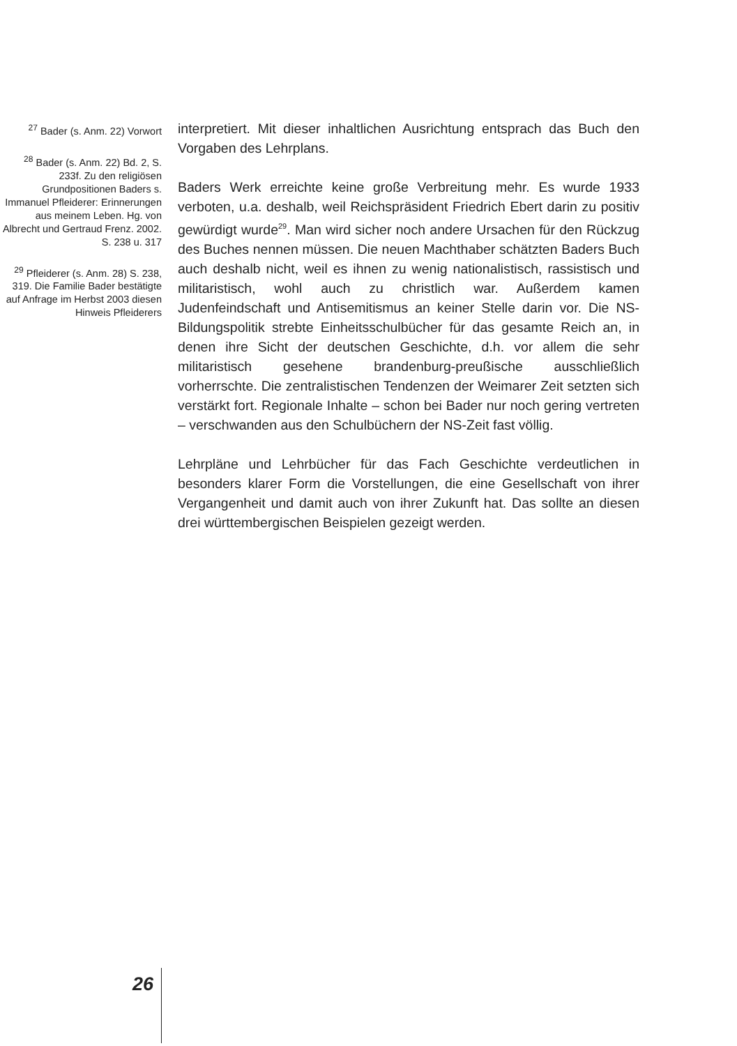<sup>27</sup> Bader (s. Anm. 22) Vorwort
<sup>28</sup> Bader (s. Anm. 22) Bd. 2, S. 233f. Zu den religiösen Grundpositionen Baders s. Immanuel Pfleiderer: Erinnerungen aus meinem Leben. Hg. von Albrecht und Gertraud Frenz. 2002. S. 238 u. 317
<sup>29</sup> Pfleiderer (s. Anm. 28) S. 238, 319. Die Familie Bader bestätigte auf Anfrage im Herbst 2003 diesen Hinweis Pfleiderers
interpretiert. Mit dieser inhaltlichen Ausrichtung entsprach das Buch den Vorgaben des Lehrplans.
Baders Werk erreichte keine große Verbreitung mehr. Es wurde 1933 verboten, u.a. deshalb, weil Reichspräsident Friedrich Ebert darin zu positiv gewürdigt wurde<sup>29</sup>. Man wird sicher noch andere Ursachen für den Rückzug des Buches nennen müssen. Die neuen Machthaber schätzten Baders Buch auch deshalb nicht, weil es ihnen zu wenig nationalistisch, rassistisch und militaristisch, wohl auch zu christlich war. Außerdem kamen Judenfeindschaft und Antisemitismus an keiner Stelle darin vor. Die NS-Bildungspolitik strebte Einheitsschulbücher für das gesamte Reich an, in denen ihre Sicht der deutschen Geschichte, d.h. vor allem die sehr militaristisch gesehene brandenburg-preußische ausschließlich vorherrschte. Die zentralistischen Tendenzen der Weimarer Zeit setzten sich verstärkt fort. Regionale Inhalte – schon bei Bader nur noch gering vertreten – verschwanden aus den Schulbüchern der NS-Zeit fast völlig.
Lehrpläne und Lehrbücher für das Fach Geschichte verdeutlichen in besonders klarer Form die Vorstellungen, die eine Gesellschaft von ihrer Vergangenheit und damit auch von ihrer Zukunft hat. Das sollte an diesen drei württembergischen Beispielen gezeigt werden.
26